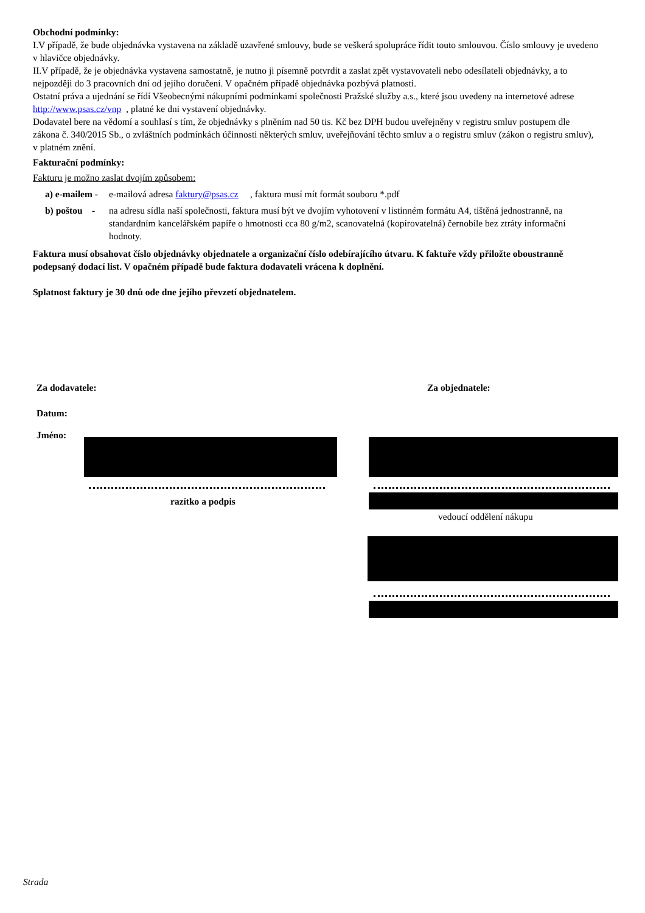Obchodní podmínky:
I.V případě, že bude objednávka vystavena na základě uzavřené smlouvy, bude se veškerá spolupráce řídit touto smlouvou. Číslo smlouvy je uvedeno v hlavičce objednávky.
II.V případě, že je objednávka vystavena samostatně, je nutno ji písemně potvrdit a zaslat zpět vystavovateli nebo odesílateli objednávky, a to nejpozději do 3 pracovních dní od jejího doručení. V opačném případě objednávka pozbývá platnosti.
Ostatní práva a ujednání se řídí Všeobecnými nákupními podmínkami společnosti Pražské služby a.s., které jsou uvedeny na internetové adrese http://www.psas.cz/vnp , platné ke dni vystavení objednávky.
Dodavatel bere na vědomí a souhlasí s tím, že objednávky s plněním nad 50 tis. Kč bez DPH budou uveřejněny v registru smluv postupem dle zákona č. 340/2015 Sb., o zvláštních podmínkách účinnosti některých smluv, uveřejňování těchto smluv a o registru smluv (zákon o registru smluv), v platném znění.
Fakturační podmínky:
Fakturu je možno zaslat dvojím způsobem:
a) e-mailem -
e-mailová adresa faktury@psas.cz , faktura musí mít formát souboru *.pdf
b) poštou -
na adresu sídla naší společnosti, faktura musí být ve dvojím vyhotovení v listinném formátu A4, tištěná jednostranně, na standardním kancelářském papíře o hmotnosti cca 80 g/m2, scanovatelná (kopírovatelná) černobíle bez ztráty informační hodnoty.
Faktura musí obsahovat číslo objednávky objednatele a organizační číslo odebírajícího útvaru. K faktuře vždy přiložte oboustranně podepsaný dodací list. V opačném případě bude faktura dodavateli vrácena k doplnění.
Splatnost faktury je 30 dnů ode dne jejího převzetí objednatelem.
Za dodavatele: Za objednatele:
Datum:
Jméno:
razítko a podpis
vedoucí oddělení nákupu
Strada